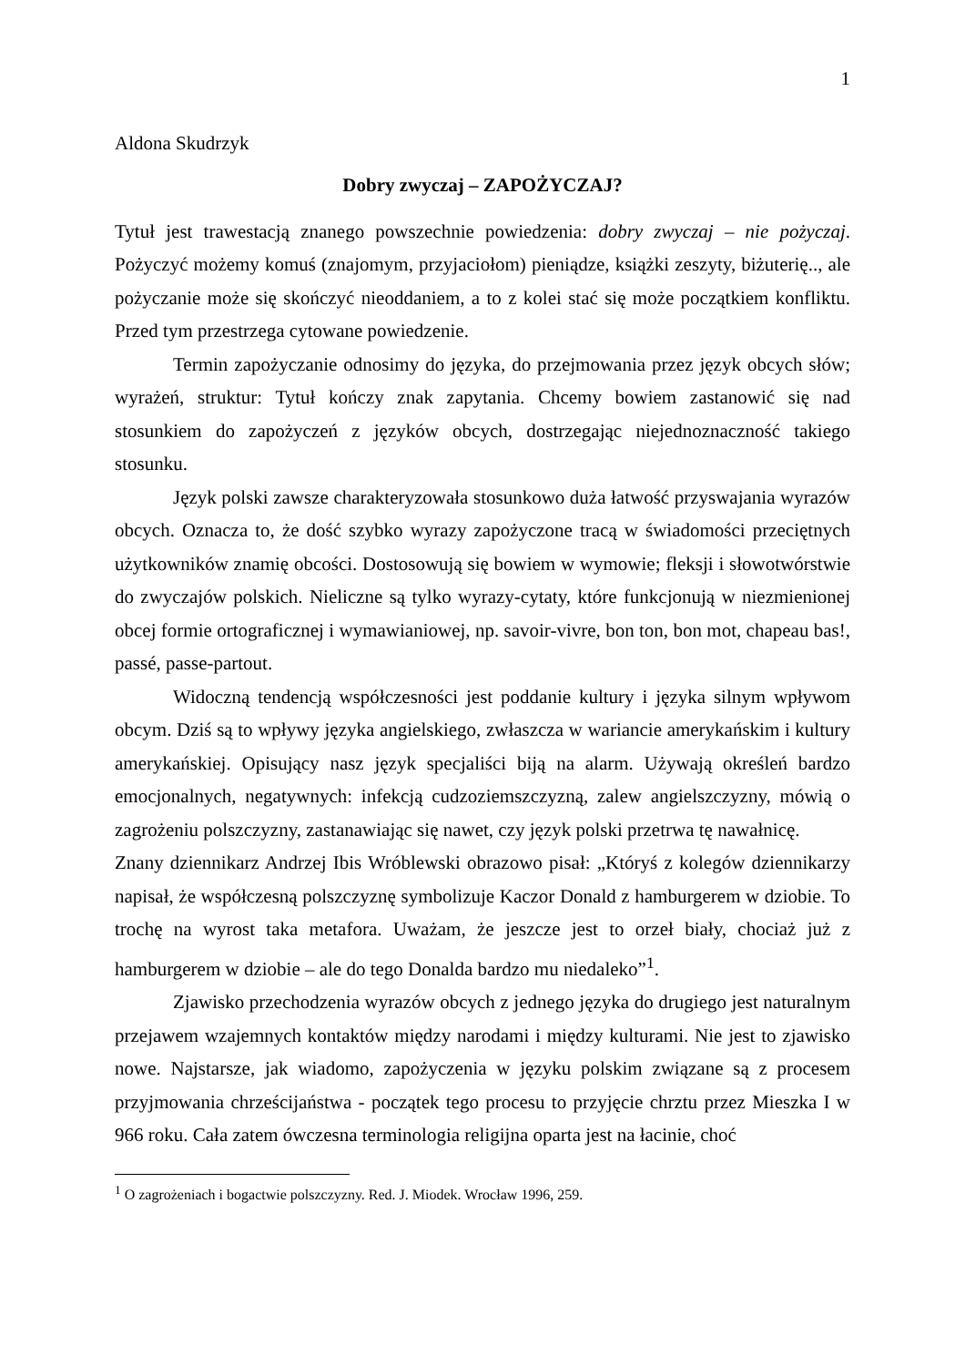1
Aldona Skudrzyk
Dobry zwyczaj – ZAPOŻYCZAJ?
Tytuł jest trawestacją znanego powszechnie powiedzenia: dobry zwyczaj – nie pożyczaj. Pożyczyć możemy komuś (znajomym, przyjaciołom) pieniądze, książki zeszyty, biżuterię.., ale pożyczanie może się skończyć nieoddaniem, a to z kolei stać się może początkiem konfliktu. Przed tym przestrzega cytowane powiedzenie.
Termin zapożyczanie odnosimy do języka, do przejmowania przez język obcych słów; wyrażeń, struktur: Tytuł kończy znak zapytania. Chcemy bowiem zastanowić się nad stosunkiem do zapożyczeń z języków obcych, dostrzegając niejednoznaczność takiego stosunku.
Język polski zawsze charakteryzowała stosunkowo duża łatwość przyswajania wyrazów obcych. Oznacza to, że dość szybko wyrazy zapożyczone tracą w świadomości przeciętnych użytkowników znamię obcości. Dostosowują się bowiem w wymowie; fleksji i słowotwórstwie do zwyczajów polskich. Nieliczne są tylko wyrazy-cytaty, które funkcjonują w niezmienionej obcej formie ortograficznej i wymawianiowej, np. savoir-vivre, bon ton, bon mot, chapeau bas!, passé, passe-partout.
Widoczną tendencją współczesności jest poddanie kultury i języka silnym wpływom obcym. Dziś są to wpływy języka angielskiego, zwłaszcza w wariancie amerykańskim i kultury amerykańskiej. Opisujący nasz język specjaliści biją na alarm. Używają określeń bardzo emocjonalnych, negatywnych: infekcją cudzoziemszczyzną, zalew angielszczyzny, mówią o zagrożeniu polszczyzny, zastanawiając się nawet, czy język polski przetrwa tę nawałnicę.
Znany dziennikarz Andrzej Ibis Wróblewski obrazowo pisał: „Któryś z kolegów dziennikarzy napisał, że współczesną polszczyznę symbolizuje Kaczor Donald z hamburgerem w dziobie. To trochę na wyrost taka metafora. Uważam, że jeszcze jest to orzeł biały, chociaż już z hamburgerem w dziobie – ale do tego Donalda bardzo mu niedaleko”<sup>1</sup>.
Zjawisko przechodzenia wyrazów obcych z jednego języka do drugiego jest naturalnym przejawem wzajemnych kontaktów między narodami i między kulturami. Nie jest to zjawisko nowe. Najstarsze, jak wiadomo, zapożyczenia w języku polskim związane są z procesem przyjmowania chrześcijaństwa - początek tego procesu to przyjęcie chrztu przez Mieszka I w 966 roku. Cała zatem ówczesna terminologia religijna oparta jest na łacinie, choć
<sup>1</sup> O zagrożeniach i bogactwie polszczyzny. Red. J. Miodek. Wrocław 1996, 259.